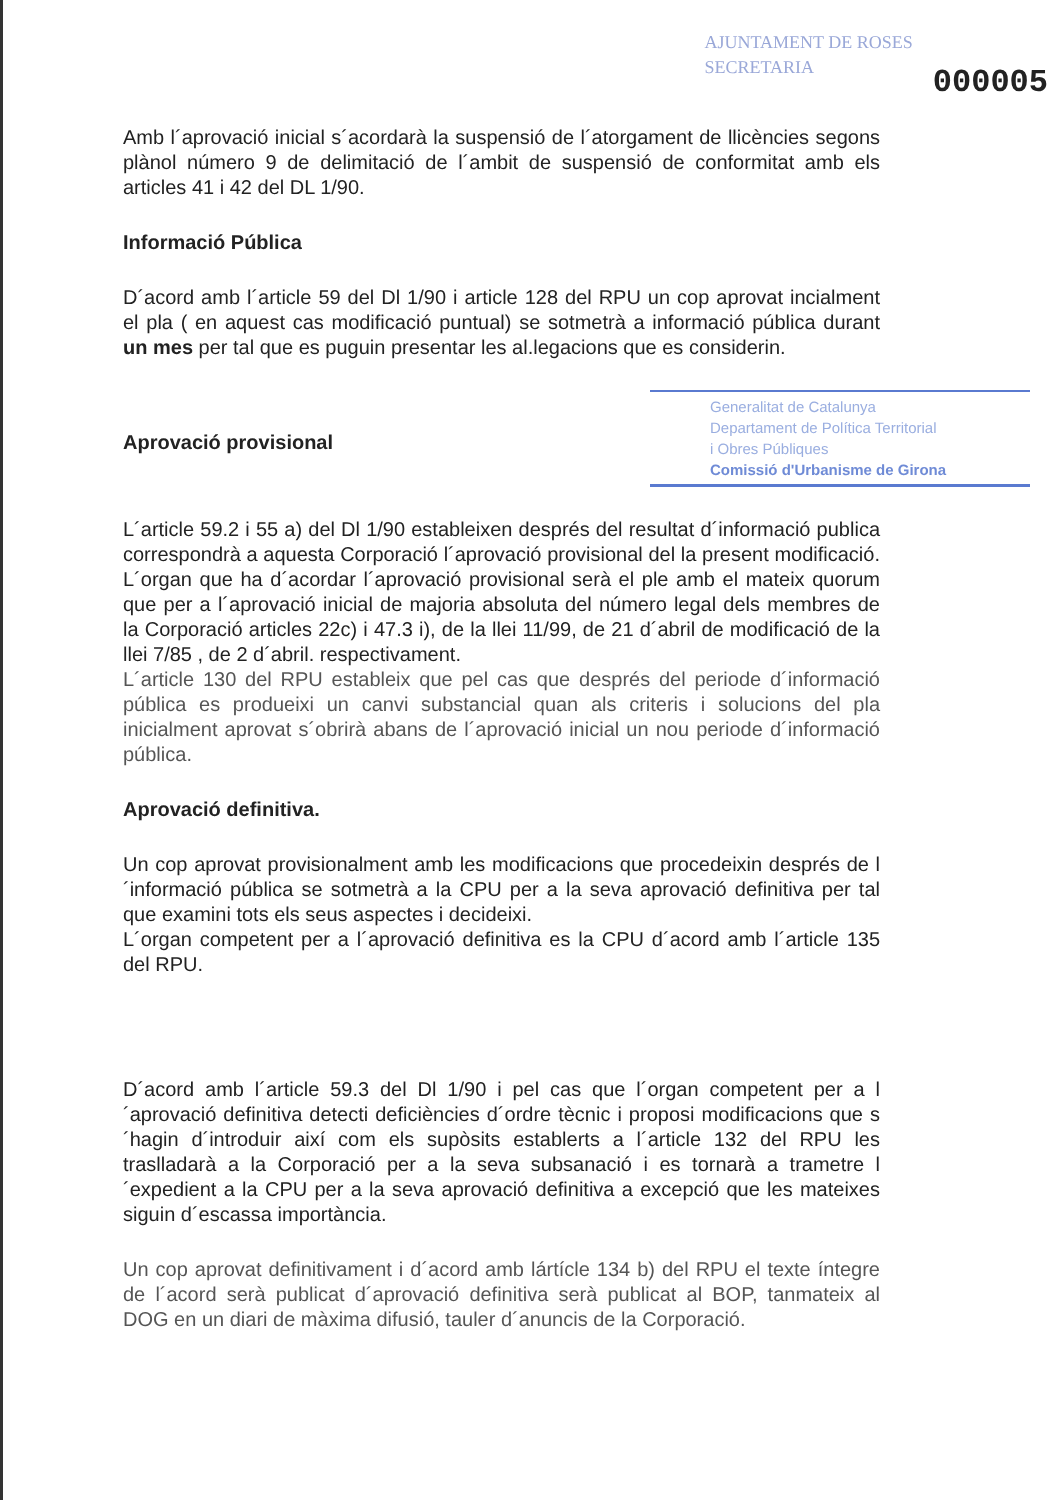AJUNTAMENT DE ROSES
SECRETARIA
000005
Amb l´aprovació inicial s´acordarà la suspensió de l´atorgament de llicències segons plànol número 9 de delimitació de l´ambit de suspensió de conformitat amb els articles 41 i 42 del DL 1/90.
Informació Pública
D´acord amb l´article 59 del Dl 1/90 i article 128 del RPU un cop aprovat incialment el pla ( en aquest cas modificació puntual) se sotmetrà a informació pública durant un mes per tal que es puguin presentar les al.legacions que es considerin.
Generalitat de Catalunya
Departament de Política Territorial
i Obres Públiques
Comissió d'Urbanisme de Girona
Aprovació provisional
L´article 59.2 i 55 a) del Dl 1/90 estableixen després del resultat d´informació publica correspondrà a aquesta Corporació l´aprovació provisional del la present modificació. L´organ que ha d´acordar l´aprovació provisional serà el ple amb el mateix quorum que per a l´aprovació inicial de majoria absoluta del número legal dels membres de la Corporació articles 22c) i 47.3 i), de la llei 11/99, de 21 d´abril de modificació de la llei 7/85 , de 2 d´abril. respectivament.
L´article 130 del RPU estableix que pel cas que després del periode d´informació pública es produeixi un canvi substancial quan als criteris i solucions del pla inicialment aprovat s´obrirà abans de l´aprovació inicial un nou periode d´informació pública.
Aprovació definitiva.
Un cop aprovat provisionalment amb les modificacions que procedeixin després de l´informació pública se sotmetrà a la CPU per a la seva aprovació definitiva per tal que examini tots els seus aspectes i decideixi.
L´organ competent per a l´aprovació definitiva es la CPU d´acord amb l´article 135 del RPU.
D´acord amb l´article 59.3 del Dl 1/90 i pel cas que l´organ competent per a l´aprovació definitiva detecti deficiències d´ordre tècnic i proposi modificacions que s´hagin d´introduir així com els supòsits establerts a l´article 132 del RPU les traslladarà a la Corporació per a la seva subsanació i es tornarà a trametre l´expedient a la CPU per a la seva aprovació definitiva a excepció que les mateixes siguin d´escassa importància.
Un cop aprovat definitivament i d´acord amb lártícle 134 b) del RPU el texte íntegre de l´acord serà publicat d´aprovació definitiva serà publicat al BOP, tanmateix al DOG en un diari de màxima difusió, tauler d´anuncis de la Corporació.